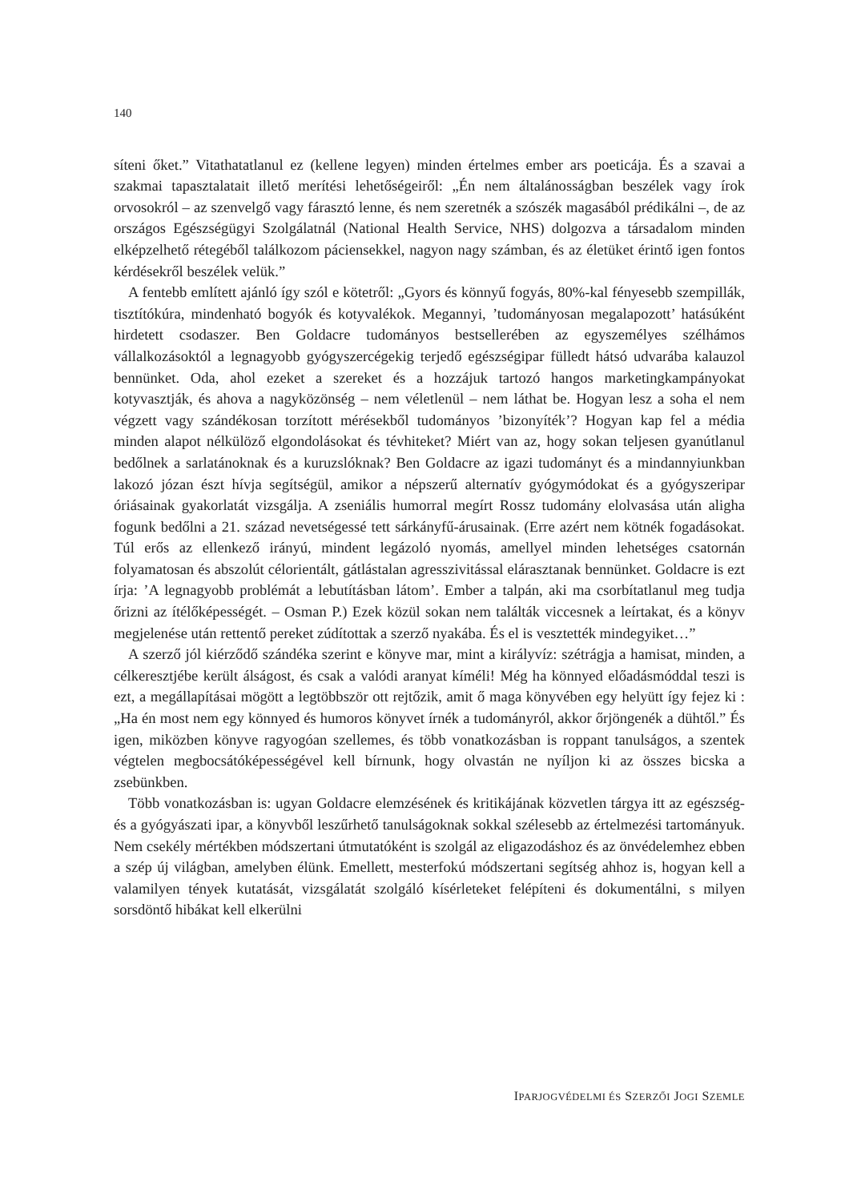140
síteni őket.” Vitathatatlanul ez (kellene legyen) minden értelmes ember ars poeticája. És a szavai a szakmai tapasztalatait illető merítési lehetőségeiről: „Én nem általánosságban beszélek vagy írok orvosokról – az szenvelgő vagy fárasztó lenne, és nem szeretnék a szószék magasából prédikálni –, de az országos Egészségügyi Szolgálatnál (National Health Service, NHS) dolgozva a társadalom minden elképzelhető rétegéből találkozom páciensekkel, nagyon nagy számban, és az életüket érintő igen fontos kérdésekről beszélek velük.”
A fentebb említett ajánló így szól e kötetről: „Gyors és könnyű fogyás, 80%-kal fényesebb szempillák, tisztítókúra, mindenható bogyók és kotyvalékok. Megannyi, ’tudományosan megalapozott’ hatásúként hirdetett csodaszer. Ben Goldacre tudományos bestsellerében az egyszemélyes szélhámos vállalkozásoktól a legnagyobb gyógyszercégekig terjedő egészségipar fülledt hátsó udvarába kalauzol bennünket. Oda, ahol ezeket a szereket és a hozzájuk tartozó hangos marketingkampányokat kotyvasztják, és ahova a nagyközönség – nem véletlenül – nem láthat be. Hogyan lesz a soha el nem végzett vagy szándékosan torzított mérésekből tudományos ’bizonyíték’? Hogyan kap fel a média minden alapot nélkülöző elgondolásokat és tévhiteket? Miért van az, hogy sokan teljesen gyanútlanul bedőlnek a sarlatánoknak és a kuruzslóknak? Ben Goldacre az igazi tudományt és a mindannyiunkban lakozó józan észt hívja segítségül, amikor a népszerű alternatív gyógymódokat és a gyógyszeripar óriásainak gyakorlatát vizsgálja. A zseniális humorral megírt Rossz tudomány elolvasása után aligha fogunk bedőlni a 21. század nevetségessé tett sárkányfű-árusainak. (Erre azért nem kötnék fogadásokat. Túl erős az ellenkező irányú, mindent legázoló nyomás, amellyel minden lehetséges csatornán folyamatosan és abszolút célorientált, gátlástalan agresszivitással elárasztanak bennünket. Goldacre is ezt írja: ’A legnagyobb problémát a lebutításban látom’. Ember a talpán, aki ma csorbítatlanul meg tudja őrizni az ítélőképességét. – Osman P.) Ezek közül sokan nem találták viccesnek a leírtakat, és a könyv megjelenése után rettentő pereket zúdítottak a szerző nyakába. És el is vesztették mindegyiket…”
A szerző jól kiérződő szándéka szerint e könyve mar, mint a királyvíz: szétrágja a hamisat, minden, a célkeresztjébe került álságost, és csak a valódi aranyat kíméli! Még ha könnyed előadásmóddal teszi is ezt, a megállapításai mögött a legtöbbször ott rejtőzik, amit ő maga könyvében egy helyütt így fejez ki : „Ha én most nem egy könnyed és humoros könyvet írnék a tudományról, akkor őrjöngenék a dühtől.” És igen, miközben könyve ragyogóan szellemes, és több vonatkozásban is roppant tanulságos, a szentek végtelen megbocsátóképességével kell bírnunk, hogy olvastán ne nyíljon ki az összes bicska a zsebünkben.
Több vonatkozásban is: ugyan Goldacre elemzésének és kritikájának közvetlen tárgya itt az egészség- és a gyógyászati ipar, a könyvből leszűrhető tanulságoknak sokkal szélesebb az értelmezési tartományuk. Nem csekély mértékben módszertani útmutatóként is szolgál az eligazodáshoz és az önvédelemhez ebben a szép új világban, amelyben élünk. Emellett, mesterfokú módszertani segítség ahhoz is, hogyan kell a valamilyen tények kutatását, vizsgálatát szolgáló kísérleteket felépíteni és dokumentálni, s milyen sorsdöntő hibákat kell elkerülni
IPARJOGVÉDELMI ÉS SZERZŐI JOGI SZEMLE